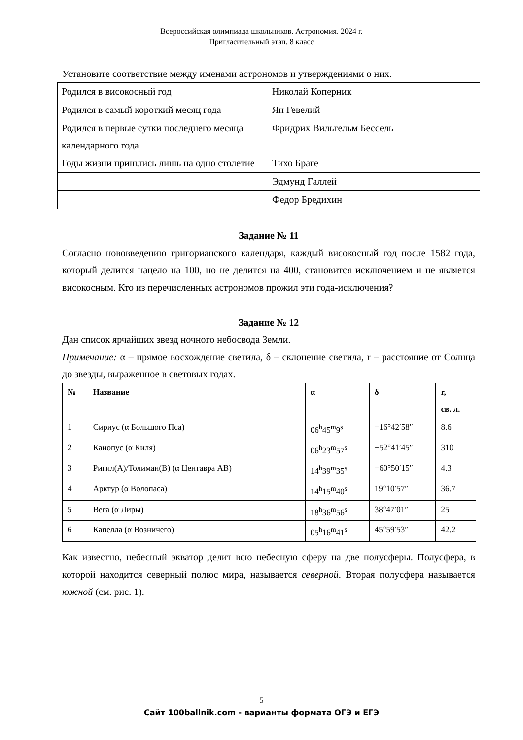Всероссийская олимпиада школьников. Астрономия. 2024 г.
Пригласительный этап. 8 класс
Установите соответствие между именами астрономов и утверждениями о них.
| Родился в високосный год | Николай Коперник |
| Родился в самый короткий месяц года | Ян Гевелий |
| Родился в первые сутки последнего месяца календарного года | Фридрих Вильгельм Бессель |
| Годы жизни пришлись лишь на одно столетие | Тихо Браге |
| | Эдмунд Галлей |
| | Федор Бредихин |
Задание № 11
Согласно нововведению григорианского календаря, каждый високосный год после 1582 года, который делится нацело на 100, но не делится на 400, становится исключением и не является високосным. Кто из перечисленных астрономов прожил эти года-исключения?
Задание № 12
Дан список ярчайших звезд ночного небосвода Земли.
Примечание: α – прямое восхождение светила, δ – склонение светила, r – расстояние от Солнца до звезды, выраженное в световых годах.
| № | Название | α | δ | r, св. л. |
| --- | --- | --- | --- | --- |
| 1 | Сириус (α Большого Пса) | 06<sup>h</sup>45<sup>m</sup>9<sup>s</sup> | −16°42′58″ | 8.6 |
| 2 | Канопус (α Киля) | 06<sup>h</sup>23<sup>m</sup>57<sup>s</sup> | −52°41′45″ | 310 |
| 3 | Ригил(A)/Толиман(B) (α Центавра AB) | 14<sup>h</sup>39<sup>m</sup>35<sup>s</sup> | −60°50′15″ | 4.3 |
| 4 | Арктур (α Волопаса) | 14<sup>h</sup>15<sup>m</sup>40<sup>s</sup> | 19°10′57″ | 36.7 |
| 5 | Вега (α Лиры) | 18<sup>h</sup>36<sup>m</sup>56<sup>s</sup> | 38°47′01″ | 25 |
| 6 | Капелла (α Возничего) | 05<sup>h</sup>16<sup>m</sup>41<sup>s</sup> | 45°59′53″ | 42.2 |
Как известно, небесный экватор делит всю небесную сферу на две полусферы. Полусфера, в которой находится северный полюс мира, называется северной. Вторая полусфера называется южной (см. рис. 1).
5
Сайт 100ballnik.com - варианты формата ОГЭ и ЕГЭ